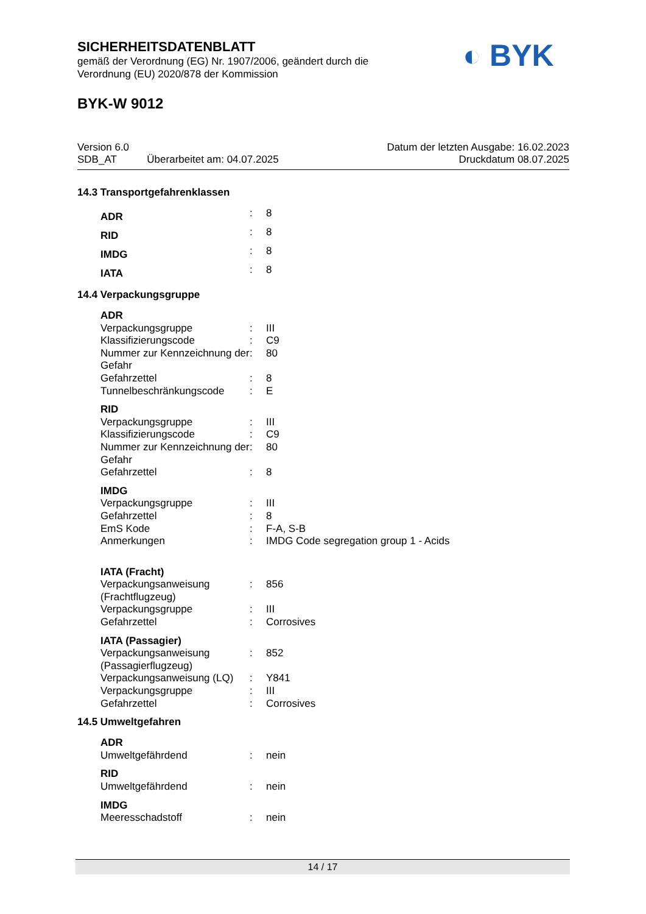SICHERHEITSDATENBLATT
gemäß der Verordnung (EG) Nr. 1907/2006, geändert durch die
Verordnung (EU) 2020/878 der Kommission
◐ BYK
BYK-W 9012
| Version 6.0 SDB_AT | Überarbeitet am: 04.07.2025 | Datum der letzten Ausgabe: 16.02.2023 Druckdatum 08.07.2025 |
14.3 Transportgefahrenklassen
| ADR | : | 8 |
| RID | : | 8 |
| IMDG | : | 8 |
| IATA | : | 8 |
14.4 Verpackungsgruppe
| ADR | | |
| Verpackungsgruppe | : | III |
| Klassifizierungscode | : | C9 |
| Nummer zur Kennzeichnung der Gefahr | : | 80 |
| Gefahrzettel | : | 8 |
| Tunnelbeschränkungscode | : | E |
| RID | | |
| Verpackungsgruppe | : | III |
| Klassifizierungscode | : | C9 |
| Nummer zur Kennzeichnung der Gefahr | : | 80 |
| Gefahrzettel | : | 8 |
| IMDG | | |
| Verpackungsgruppe | : | III |
| Gefahrzettel | : | 8 |
| EmS Kode | : | F-A, S-B |
| Anmerkungen | : | IMDG Code segregation group 1 - Acids |
| IATA (Fracht) | | |
| Verpackungsanweisung (Frachtflugzeug) | : | 856 |
| Verpackungsgruppe | : | III |
| Gefahrzettel | : | Corrosives |
| IATA (Passagier) | | |
| Verpackungsanweisung (Passagierflugzeug) | : | 852 |
| Verpackungsanweisung (LQ) | : | Y841 |
| Verpackungsgruppe | : | III |
| Gefahrzettel | : | Corrosives |
14.5 Umweltgefahren
| ADR | | |
| Umweltgefährdend | : | nein |
| RID | | |
| Umweltgefährdend | : | nein |
| IMDG | | |
| Meeresschadstoff | : | nein |
14 / 17